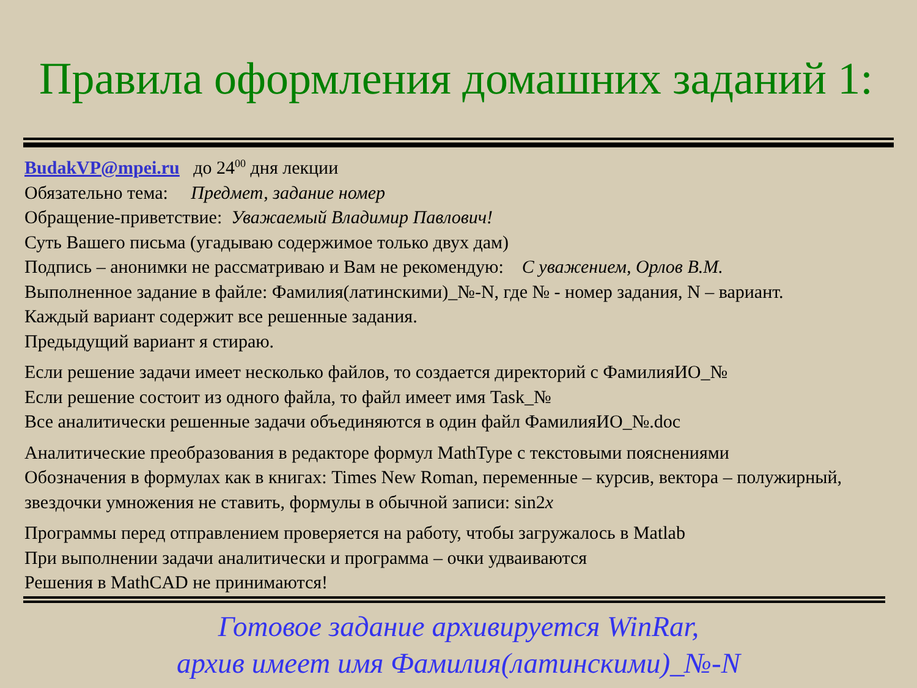Правила оформления домашних заданий 1:
BudakVP@mpei.ru до 24<sup>00</sup> дня лекции
Обязательно тема: Предмет, задание номер
Обращение-приветствие: Уважаемый Владимир Павлович!
Суть Вашего письма (угадываю содержимое только двух дам)
Подпись – анонимки не рассматриваю и Вам не рекомендую: С уважением, Орлов В.М.
Выполненное задание в файле: Фамилия(латинскими)_№-N, где № - номер задания, N – вариант.
Каждый вариант содержит все решенные задания.
Предыдущий вариант я стираю.
Если решение задачи имеет несколько файлов, то создается директорий с ФамилияИО_№
Если решение состоит из одного файла, то файл имеет имя Task_№
Все аналитически решенные задачи объединяются в один файл ФамилияИО_№.doc
Аналитические преобразования в редакторе формул MathType с текстовыми пояснениями
Обозначения в формулах как в книгах: Times New Roman, переменные – курсив, вектора – полужирный, звездочки умножения не ставить, формулы в обычной записи: sin2x
Программы перед отправлением проверяется на работу, чтобы загружалось в Matlab
При выполнении задачи аналитически и программа – очки удваиваются
Решения в MathCAD не принимаются!
Готовое задание архивируется WinRar,
архив имеет имя Фамилия(латинскими)_№-N